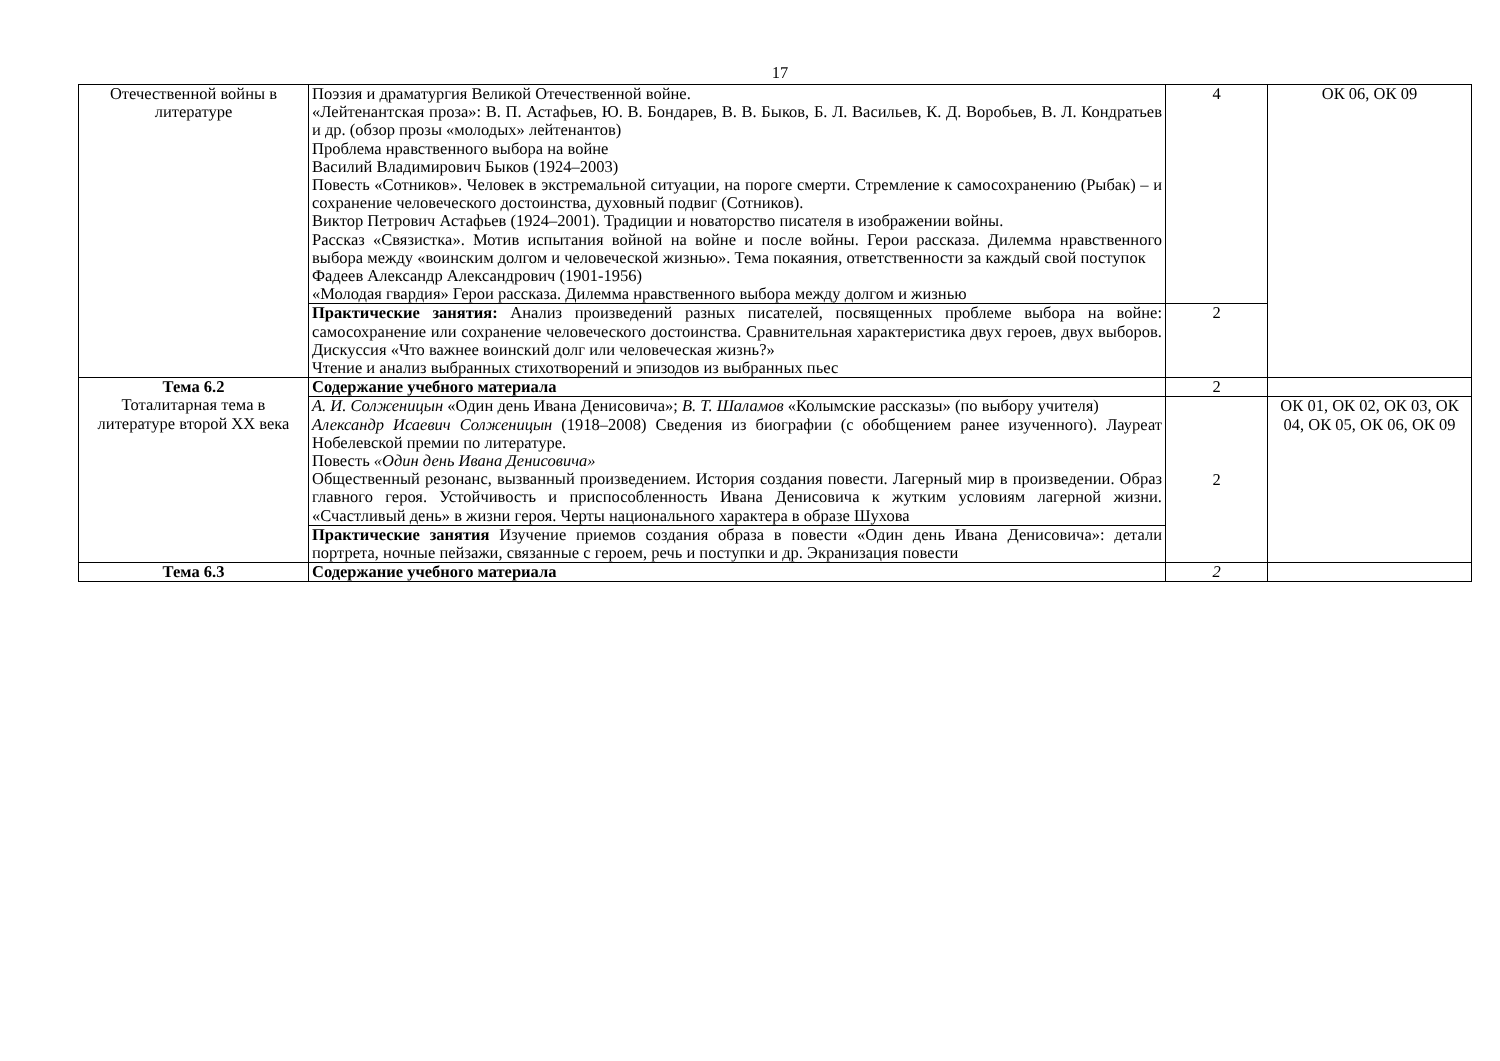17
| Отечественной войны в литературе | Поэзия и драматургия Великой Отечественной войне. «Лейтенантская проза»: В. П. Астафьев, Ю. В. Бондарев, В. В. Быков, Б. Л. Васильев, К. Д. Воробьев, В. Л. Кондратьев и др. (обзор прозы «молодых» лейтенантов) Проблема нравственного выбора на войне Василий Владимирович Быков (1924–2003) Повесть «Сотников». Человек в экстремальной ситуации, на пороге смерти. Стремление к самосохранению (Рыбак) – и сохранение человеческого достоинства, духовный подвиг (Сотников). Виктор Петрович Астафьев (1924–2001). Традиции и новаторство писателя в изображении войны. Рассказ «Связистка». Мотив испытания войной на войне и после войны. Герои рассказа. Дилемма нравственного выбора между «воинским долгом и человеческой жизнью». Тема покаяния, ответственности за каждый свой поступок Фадеев Александр Александрович (1901-1956) «Молодая гвардия» Герои рассказа. Дилемма нравственного выбора между долгом и жизнью | 4 | ОК 06, ОК 09 |
| | Практические занятия: Анализ произведений разных писателей, посвященных проблеме выбора на войне: самосохранение или сохранение человеческого достоинства. Сравнительная характеристика двух героев, двух выборов. Дискуссия «Что важнее воинский долг или человеческая жизнь?» Чтение и анализ выбранных стихотворений и эпизодов из выбранных пьес | 2 | |
| Тема 6.2 Тоталитарная тема в литературе второй XX века | Содержание учебного материала | 2 | |
| | А. И. Солженицын «Один день Ивана Денисовича»; В. Т. Шаламов «Колымские рассказы» (по выбору учителя) Александр Исаевич Солженицын (1918–2008) Сведения из биографии (с обобщением ранее изученного). Лауреат Нобелевской премии по литературе. Повесть «Один день Ивана Денисовича» Общественный резонанс, вызванный произведением. История создания повести. Лагерный мир в произведении. Образ главного героя. Устойчивость и приспособленность Ивана Денисовича к жутким условиям лагерной жизни. «Счастливый день» в жизни героя. Черты национального характера в образе Шухова | 2 | ОК 01, ОК 02, ОК 03, ОК 04, ОК 05, ОК 06, ОК 09 |
| | Практические занятия Изучение приемов создания образа в повести «Один день Ивана Денисовича»: детали портрета, ночные пейзажи, связанные с героем, речь и поступки и др. Экранизация повести | | |
| Тема 6.3 | Содержание учебного материала | 2 | |